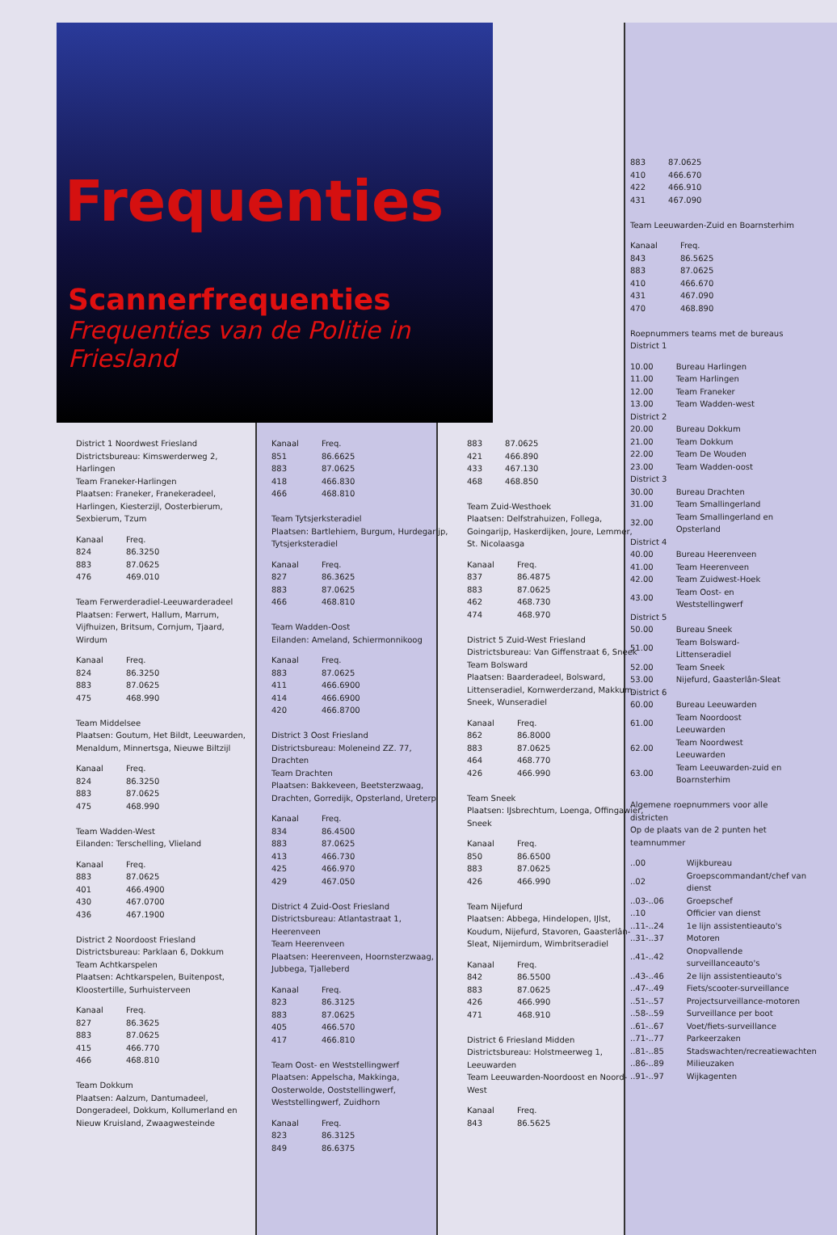Frequenties
Scannerfrequenties
Frequenties van de Politie in Friesland
| 883 | 87.0625 |
| 410 | 466.670 |
| 422 | 466.910 |
| 431 | 467.090 |
Team Leeuwarden-Zuid en Boarnsterhim
| Kanaal | Freq. |
| 843 | 86.5625 |
| 883 | 87.0625 |
| 410 | 466.670 |
| 431 | 467.090 |
| 470 | 468.890 |
Roepnummers teams met de bureaus
District 1
| 10.00 | Bureau Harlingen |
| 11.00 | Team Harlingen |
| 12.00 | Team Franeker |
| 13.00 | Team Wadden-west |
| District 2 | |
| 20.00 | Bureau Dokkum |
| 21.00 | Team Dokkum |
| 22.00 | Team De Wouden |
| 23.00 | Team Wadden-oost |
| District 3 | |
| 30.00 | Bureau Drachten |
| 31.00 | Team Smallingerland |
| 32.00 | Team Smallingerland en Opsterland |
| District 4 | |
| 40.00 | Bureau Heerenveen |
| 41.00 | Team Heerenveen |
| 42.00 | Team Zuidwest-Hoek |
| 43.00 | Team Oost- en Weststellingwerf |
| District 5 | |
| 50.00 | Bureau Sneek |
| 51.00 | Team Bolsward-Littenseradiel |
| 52.00 | Team Sneek |
| 53.00 | Nijefurd, Gaasterlân-Sleat |
| District 6 | |
| 60.00 | Bureau Leeuwarden |
| 61.00 | Team Noordoost Leeuwarden |
| 62.00 | Team Noordwest Leeuwarden |
| 63.00 | Team Leeuwarden-zuid en Boarnsterhim |
Algemene roepnummers voor alle districten
Op de plaats van de 2 punten het teamnummer
| ..00 | Wijkbureau |
| ..02 | Groepscommandant/chef van dienst |
| ..03-..06 | Groepschef |
| ..10 | Officier van dienst |
| ..11-..24 | 1e lijn assistentieauto's |
| ..31-..37 | Motoren |
| ..41-..42 | Onopvallende surveillanceauto's |
| ..43-..46 | 2e lijn assistentieauto's |
| ..47-..49 | Fiets/scooter-surveillance |
| ..51-..57 | Projectsurveillance-motoren |
| ..58-..59 | Surveillance per boot |
| ..61-..67 | Voet/fiets-surveillance |
| ..71-..77 | Parkeerzaken |
| ..81-..85 | Stadswachten/recreatiewachten |
| ..86-..89 | Milieuzaken |
| ..91-..97 | Wijkagenten |
District 1 Noordwest Friesland
Districtsbureau: Kimswerderweg 2, Harlingen
Team Franeker-Harlingen
Plaatsen: Franeker, Franekeradeel, Harlingen, Kiesterzijl, Oosterbierum, Sexbierum, Tzum
| Kanaal | Freq. |
| 824 | 86.3250 |
| 883 | 87.0625 |
| 476 | 469.010 |
Team Ferwerderadiel-Leeuwarderadeel
Plaatsen: Ferwert, Hallum, Marrum, Vijfhuizen, Britsum, Cornjum, Tjaard, Wirdum
| Kanaal | Freq. |
| 824 | 86.3250 |
| 883 | 87.0625 |
| 475 | 468.990 |
Team Middelsee
Plaatsen: Goutum, Het Bildt, Leeuwarden, Menaldum, Minnertsga, Nieuwe Biltzijl
| Kanaal | Freq. |
| 824 | 86.3250 |
| 883 | 87.0625 |
| 475 | 468.990 |
Team Wadden-West
Eilanden: Terschelling, Vlieland
| Kanaal | Freq. |
| 883 | 87.0625 |
| 401 | 466.4900 |
| 430 | 467.0700 |
| 436 | 467.1900 |
District 2 Noordoost Friesland
Districtsbureau: Parklaan 6, Dokkum
Team Achtkarspelen
Plaatsen: Achtkarspelen, Buitenpost, Kloostertille, Surhuisterveen
| Kanaal | Freq. |
| 827 | 86.3625 |
| 883 | 87.0625 |
| 415 | 466.770 |
| 466 | 468.810 |
Team Dokkum
Plaatsen: Aalzum, Dantumadeel, Dongeradeel, Dokkum, Kollumerland en Nieuw Kruisland, Zwaagwesteinde
| Kanaal | Freq. |
| 851 | 86.6625 |
| 883 | 87.0625 |
| 418 | 466.830 |
| 466 | 468.810 |
Team Tytsjerksteradiel
Plaatsen: Bartlehiem, Burgum, Hurdegarijp, Tytsjerksteradiel
| Kanaal | Freq. |
| 827 | 86.3625 |
| 883 | 87.0625 |
| 466 | 468.810 |
Team Wadden-Oost
Eilanden: Ameland, Schiermonnikoog
| Kanaal | Freq. |
| 883 | 87.0625 |
| 411 | 466.6900 |
| 414 | 466.6900 |
| 420 | 466.8700 |
District 3 Oost Friesland
Districtsbureau: Moleneind ZZ. 77, Drachten
Team Drachten
Plaatsen: Bakkeveen, Beetsterzwaag, Drachten, Gorredijk, Opsterland, Ureterp
| Kanaal | Freq. |
| 834 | 86.4500 |
| 883 | 87.0625 |
| 413 | 466.730 |
| 425 | 466.970 |
| 429 | 467.050 |
District 4 Zuid-Oost Friesland
Districtsbureau: Atlantastraat 1, Heerenveen
Team Heerenveen
Plaatsen: Heerenveen, Hoornsterzwaag, Jubbega, Tjalleberd
| Kanaal | Freq. |
| 823 | 86.3125 |
| 883 | 87.0625 |
| 405 | 466.570 |
| 417 | 466.810 |
Team Oost- en Weststellingwerf
Plaatsen: Appelscha, Makkinga, Oosterwolde, Ooststellingwerf, Weststellingwerf, Zuidhorn
| Kanaal | Freq. |
| 823 | 86.3125 |
| 849 | 86.6375 |
| 883 | 87.0625 |
| 421 | 466.890 |
| 433 | 467.130 |
| 468 | 468.850 |
Team Zuid-Westhoek
Plaatsen: Delfstrahuizen, Follega, Goingarijp, Haskerdijken, Joure, Lemmer, St. Nicolaasga
| Kanaal | Freq. |
| 837 | 86.4875 |
| 883 | 87.0625 |
| 462 | 468.730 |
| 474 | 468.970 |
District 5 Zuid-West Friesland
Districtsbureau: Van Giffenstraat 6, Sneek
Team Bolsward
Plaatsen: Baarderadeel, Bolsward, Littenseradiel, Kornwerderzand, Makkum, Sneek, Wunseradiel
| Kanaal | Freq. |
| 862 | 86.8000 |
| 883 | 87.0625 |
| 464 | 468.770 |
| 426 | 466.990 |
Team Sneek
Plaatsen: IJsbrechtum, Loenga, Offingawier, Sneek
| Kanaal | Freq. |
| 850 | 86.6500 |
| 883 | 87.0625 |
| 426 | 466.990 |
Team Nijefurd
Plaatsen: Abbega, Hindelopen, IJlst, Koudum, Nijefurd, Stavoren, Gaasterlân-Sleat, Nijemirdum, Wimbritseradiel
| Kanaal | Freq. |
| 842 | 86.5500 |
| 883 | 87.0625 |
| 426 | 466.990 |
| 471 | 468.910 |
District 6 Friesland Midden
Districtsbureau: Holstmeerweg 1, Leeuwarden
Team Leeuwarden-Noordoost en Noord-West
| Kanaal | Freq. |
| 843 | 86.5625 |